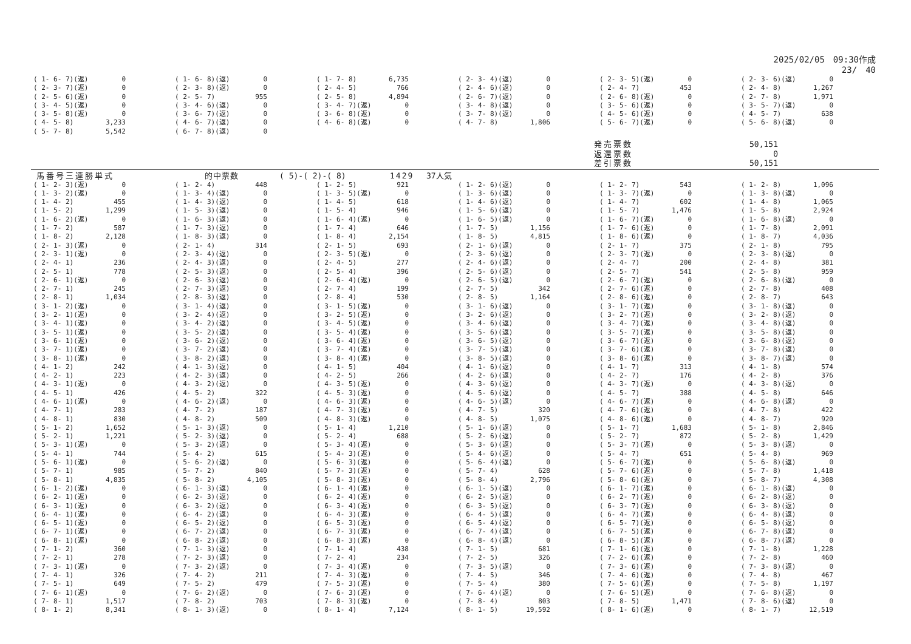2025/02/05　09:30作成
23/　40
| ( 1- 6- 7)(返) | 0 | ( 1- 6- 8)(返) | 0 | ( 1- 7- 8) | 6,735 | ( 2- 3- 4)(返) | 0 | ( 2- 3- 5)(返) | 0 | ( 2- 3- 6)(返) | 0 |
| ( 2- 3- 7)(返) | 0 | ( 2- 3- 8)(返) | 0 | ( 2- 4- 5) | 766 | ( 2- 4- 6)(返) | 0 | ( 2- 4- 7) | 453 | ( 2- 4- 8) | 1,267 |
| ( 2- 5- 6)(返) | 0 | ( 2- 5- 7) | 955 | ( 2- 5- 8) | 4,894 | ( 2- 6- 7)(返) | 0 | ( 2- 6- 8)(返) | 0 | ( 2- 7- 8) | 1,971 |
| ( 3- 4- 5)(返) | 0 | ( 3- 4- 6)(返) | 0 | ( 3- 4- 7)(返) | 0 | ( 3- 4- 8)(返) | 0 | ( 3- 5- 6)(返) | 0 | ( 3- 5- 7)(返) | 0 |
| ( 3- 5- 8)(返) | 0 | ( 3- 6- 7)(返) | 0 | ( 3- 6- 8)(返) | 0 | ( 3- 7- 8)(返) | 0 | ( 4- 5- 6)(返) | 0 | ( 4- 5- 7) | 638 |
| ( 4- 5- 8) | 3,233 | ( 4- 6- 7)(返) | 0 | ( 4- 6- 8)(返) | 0 | ( 4- 7- 8) | 1,806 | ( 5- 6- 7)(返) | 0 | ( 5- 6- 8)(返) | 0 |
| ( 5- 7- 8) | 5,542 | ( 6- 7- 8)(返) | 0 | | | | | | | | |
発売票数 50,151
返還票数 0
差引票数 50,151
馬番号三連勝単式 的中票数 ( 5)-( 2)-( 8) 1429 37人気
| ( 1- 2- 3)(返) | 0 | ( 1- 2- 4) | 448 | ( 1- 2- 5) | 921 | ( 1- 2- 6)(返) | 0 | ( 1- 2- 7) | 543 | ( 1- 2- 8) | 1,096 |
| ( 1- 3- 2)(返) | 0 | ( 1- 3- 4)(返) | 0 | ( 1- 3- 5)(返) | 0 | ( 1- 3- 6)(返) | 0 | ( 1- 3- 7)(返) | 0 | ( 1- 3- 8)(返) | 0 |
| ( 1- 4- 2) | 455 | ( 1- 4- 3)(返) | 0 | ( 1- 4- 5) | 618 | ( 1- 4- 6)(返) | 0 | ( 1- 4- 7) | 602 | ( 1- 4- 8) | 1,065 |
| ( 1- 5- 2) | 1,299 | ( 1- 5- 3)(返) | 0 | ( 1- 5- 4) | 946 | ( 1- 5- 6)(返) | 0 | ( 1- 5- 7) | 1,476 | ( 1- 5- 8) | 2,924 |
| ( 1- 6- 2)(返) | 0 | ( 1- 6- 3)(返) | 0 | ( 1- 6- 4)(返) | 0 | ( 1- 6- 5)(返) | 0 | ( 1- 6- 7)(返) | 0 | ( 1- 6- 8)(返) | 0 |
| ( 1- 7- 2) | 587 | ( 1- 7- 3)(返) | 0 | ( 1- 7- 4) | 646 | ( 1- 7- 5) | 1,156 | ( 1- 7- 6)(返) | 0 | ( 1- 7- 8) | 2,091 |
| ( 1- 8- 2) | 2,128 | ( 1- 8- 3)(返) | 0 | ( 1- 8- 4) | 2,154 | ( 1- 8- 5) | 4,815 | ( 1- 8- 6)(返) | 0 | ( 1- 8- 7) | 4,036 |
| ( 2- 1- 3)(返) | 0 | ( 2- 1- 4) | 314 | ( 2- 1- 5) | 693 | ( 2- 1- 6)(返) | 0 | ( 2- 1- 7) | 375 | ( 2- 1- 8) | 795 |
| ( 2- 3- 1)(返) | 0 | ( 2- 3- 4)(返) | 0 | ( 2- 3- 5)(返) | 0 | ( 2- 3- 6)(返) | 0 | ( 2- 3- 7)(返) | 0 | ( 2- 3- 8)(返) | 0 |
| ( 2- 4- 1) | 236 | ( 2- 4- 3)(返) | 0 | ( 2- 4- 5) | 277 | ( 2- 4- 6)(返) | 0 | ( 2- 4- 7) | 200 | ( 2- 4- 8) | 381 |
| ( 2- 5- 1) | 778 | ( 2- 5- 3)(返) | 0 | ( 2- 5- 4) | 396 | ( 2- 5- 6)(返) | 0 | ( 2- 5- 7) | 541 | ( 2- 5- 8) | 959 |
| ( 2- 6- 1)(返) | 0 | ( 2- 6- 3)(返) | 0 | ( 2- 6- 4)(返) | 0 | ( 2- 6- 5)(返) | 0 | ( 2- 6- 7)(返) | 0 | ( 2- 6- 8)(返) | 0 |
| ( 2- 7- 1) | 245 | ( 2- 7- 3)(返) | 0 | ( 2- 7- 4) | 199 | ( 2- 7- 5) | 342 | ( 2- 7- 6)(返) | 0 | ( 2- 7- 8) | 408 |
| ( 2- 8- 1) | 1,034 | ( 2- 8- 3)(返) | 0 | ( 2- 8- 4) | 530 | ( 2- 8- 5) | 1,164 | ( 2- 8- 6)(返) | 0 | ( 2- 8- 7) | 643 |
| ( 3- 1- 2)(返) | 0 | ( 3- 1- 4)(返) | 0 | ( 3- 1- 5)(返) | 0 | ( 3- 1- 6)(返) | 0 | ( 3- 1- 7)(返) | 0 | ( 3- 1- 8)(返) | 0 |
| ( 3- 2- 1)(返) | 0 | ( 3- 2- 4)(返) | 0 | ( 3- 2- 5)(返) | 0 | ( 3- 2- 6)(返) | 0 | ( 3- 2- 7)(返) | 0 | ( 3- 2- 8)(返) | 0 |
| ( 3- 4- 1)(返) | 0 | ( 3- 4- 2)(返) | 0 | ( 3- 4- 5)(返) | 0 | ( 3- 4- 6)(返) | 0 | ( 3- 4- 7)(返) | 0 | ( 3- 4- 8)(返) | 0 |
| ( 3- 5- 1)(返) | 0 | ( 3- 5- 2)(返) | 0 | ( 3- 5- 4)(返) | 0 | ( 3- 5- 6)(返) | 0 | ( 3- 5- 7)(返) | 0 | ( 3- 5- 8)(返) | 0 |
| ( 3- 6- 1)(返) | 0 | ( 3- 6- 2)(返) | 0 | ( 3- 6- 4)(返) | 0 | ( 3- 6- 5)(返) | 0 | ( 3- 6- 7)(返) | 0 | ( 3- 6- 8)(返) | 0 |
| ( 3- 7- 1)(返) | 0 | ( 3- 7- 2)(返) | 0 | ( 3- 7- 4)(返) | 0 | ( 3- 7- 5)(返) | 0 | ( 3- 7- 6)(返) | 0 | ( 3- 7- 8)(返) | 0 |
| ( 3- 8- 1)(返) | 0 | ( 3- 8- 2)(返) | 0 | ( 3- 8- 4)(返) | 0 | ( 3- 8- 5)(返) | 0 | ( 3- 8- 6)(返) | 0 | ( 3- 8- 7)(返) | 0 |
| ( 4- 1- 2) | 242 | ( 4- 1- 3)(返) | 0 | ( 4- 1- 5) | 404 | ( 4- 1- 6)(返) | 0 | ( 4- 1- 7) | 313 | ( 4- 1- 8) | 574 |
| ( 4- 2- 1) | 223 | ( 4- 2- 3)(返) | 0 | ( 4- 2- 5) | 266 | ( 4- 2- 6)(返) | 0 | ( 4- 2- 7) | 176 | ( 4- 2- 8) | 376 |
| ( 4- 3- 1)(返) | 0 | ( 4- 3- 2)(返) | 0 | ( 4- 3- 5)(返) | 0 | ( 4- 3- 6)(返) | 0 | ( 4- 3- 7)(返) | 0 | ( 4- 3- 8)(返) | 0 |
| ( 4- 5- 1) | 426 | ( 4- 5- 2) | 322 | ( 4- 5- 3)(返) | 0 | ( 4- 5- 6)(返) | 0 | ( 4- 5- 7) | 388 | ( 4- 5- 8) | 646 |
| ( 4- 6- 1)(返) | 0 | ( 4- 6- 2)(返) | 0 | ( 4- 6- 3)(返) | 0 | ( 4- 6- 5)(返) | 0 | ( 4- 6- 7)(返) | 0 | ( 4- 6- 8)(返) | 0 |
| ( 4- 7- 1) | 283 | ( 4- 7- 2) | 187 | ( 4- 7- 3)(返) | 0 | ( 4- 7- 5) | 320 | ( 4- 7- 6)(返) | 0 | ( 4- 7- 8) | 422 |
| ( 4- 8- 1) | 830 | ( 4- 8- 2) | 509 | ( 4- 8- 3)(返) | 0 | ( 4- 8- 5) | 1,075 | ( 4- 8- 6)(返) | 0 | ( 4- 8- 7) | 920 |
| ( 5- 1- 2) | 1,652 | ( 5- 1- 3)(返) | 0 | ( 5- 1- 4) | 1,210 | ( 5- 1- 6)(返) | 0 | ( 5- 1- 7) | 1,683 | ( 5- 1- 8) | 2,846 |
| ( 5- 2- 1) | 1,221 | ( 5- 2- 3)(返) | 0 | ( 5- 2- 4) | 688 | ( 5- 2- 6)(返) | 0 | ( 5- 2- 7) | 872 | ( 5- 2- 8) | 1,429 |
| ( 5- 3- 1)(返) | 0 | ( 5- 3- 2)(返) | 0 | ( 5- 3- 4)(返) | 0 | ( 5- 3- 6)(返) | 0 | ( 5- 3- 7)(返) | 0 | ( 5- 3- 8)(返) | 0 |
| ( 5- 4- 1) | 744 | ( 5- 4- 2) | 615 | ( 5- 4- 3)(返) | 0 | ( 5- 4- 6)(返) | 0 | ( 5- 4- 7) | 651 | ( 5- 4- 8) | 969 |
| ( 5- 6- 1)(返) | 0 | ( 5- 6- 2)(返) | 0 | ( 5- 6- 3)(返) | 0 | ( 5- 6- 4)(返) | 0 | ( 5- 6- 7)(返) | 0 | ( 5- 6- 8)(返) | 0 |
| ( 5- 7- 1) | 985 | ( 5- 7- 2) | 840 | ( 5- 7- 3)(返) | 0 | ( 5- 7- 4) | 628 | ( 5- 7- 6)(返) | 0 | ( 5- 7- 8) | 1,418 |
| ( 5- 8- 1) | 4,835 | ( 5- 8- 2) | 4,105 | ( 5- 8- 3)(返) | 0 | ( 5- 8- 4) | 2,796 | ( 5- 8- 6)(返) | 0 | ( 5- 8- 7) | 4,308 |
| ( 6- 1- 2)(返) | 0 | ( 6- 1- 3)(返) | 0 | ( 6- 1- 4)(返) | 0 | ( 6- 1- 5)(返) | 0 | ( 6- 1- 7)(返) | 0 | ( 6- 1- 8)(返) | 0 |
| ( 6- 2- 1)(返) | 0 | ( 6- 2- 3)(返) | 0 | ( 6- 2- 4)(返) | 0 | ( 6- 2- 5)(返) | 0 | ( 6- 2- 7)(返) | 0 | ( 6- 2- 8)(返) | 0 |
| ( 6- 3- 1)(返) | 0 | ( 6- 3- 2)(返) | 0 | ( 6- 3- 4)(返) | 0 | ( 6- 3- 5)(返) | 0 | ( 6- 3- 7)(返) | 0 | ( 6- 3- 8)(返) | 0 |
| ( 6- 4- 1)(返) | 0 | ( 6- 4- 2)(返) | 0 | ( 6- 4- 3)(返) | 0 | ( 6- 4- 5)(返) | 0 | ( 6- 4- 7)(返) | 0 | ( 6- 4- 8)(返) | 0 |
| ( 6- 5- 1)(返) | 0 | ( 6- 5- 2)(返) | 0 | ( 6- 5- 3)(返) | 0 | ( 6- 5- 4)(返) | 0 | ( 6- 5- 7)(返) | 0 | ( 6- 5- 8)(返) | 0 |
| ( 6- 7- 1)(返) | 0 | ( 6- 7- 2)(返) | 0 | ( 6- 7- 3)(返) | 0 | ( 6- 7- 4)(返) | 0 | ( 6- 7- 5)(返) | 0 | ( 6- 7- 8)(返) | 0 |
| ( 6- 8- 1)(返) | 0 | ( 6- 8- 2)(返) | 0 | ( 6- 8- 3)(返) | 0 | ( 6- 8- 4)(返) | 0 | ( 6- 8- 5)(返) | 0 | ( 6- 8- 7)(返) | 0 |
| ( 7- 1- 2) | 360 | ( 7- 1- 3)(返) | 0 | ( 7- 1- 4) | 438 | ( 7- 1- 5) | 681 | ( 7- 1- 6)(返) | 0 | ( 7- 1- 8) | 1,228 |
| ( 7- 2- 1) | 278 | ( 7- 2- 3)(返) | 0 | ( 7- 2- 4) | 234 | ( 7- 2- 5) | 326 | ( 7- 2- 6)(返) | 0 | ( 7- 2- 8) | 460 |
| ( 7- 3- 1)(返) | 0 | ( 7- 3- 2)(返) | 0 | ( 7- 3- 4)(返) | 0 | ( 7- 3- 5)(返) | 0 | ( 7- 3- 6)(返) | 0 | ( 7- 3- 8)(返) | 0 |
| ( 7- 4- 1) | 326 | ( 7- 4- 2) | 211 | ( 7- 4- 3)(返) | 0 | ( 7- 4- 5) | 346 | ( 7- 4- 6)(返) | 0 | ( 7- 4- 8) | 467 |
| ( 7- 5- 1) | 649 | ( 7- 5- 2) | 479 | ( 7- 5- 3)(返) | 0 | ( 7- 5- 4) | 380 | ( 7- 5- 6)(返) | 0 | ( 7- 5- 8) | 1,197 |
| ( 7- 6- 1)(返) | 0 | ( 7- 6- 2)(返) | 0 | ( 7- 6- 3)(返) | 0 | ( 7- 6- 4)(返) | 0 | ( 7- 6- 5)(返) | 0 | ( 7- 6- 8)(返) | 0 |
| ( 7- 8- 1) | 1,517 | ( 7- 8- 2) | 703 | ( 7- 8- 3)(返) | 0 | ( 7- 8- 4) | 803 | ( 7- 8- 5) | 1,471 | ( 7- 8- 6)(返) | 0 |
| ( 8- 1- 2) | 8,341 | ( 8- 1- 3)(返) | 0 | ( 8- 1- 4) | 7,124 | ( 8- 1- 5) | 19,592 | ( 8- 1- 6)(返) | 0 | ( 8- 1- 7) | 12,519 |